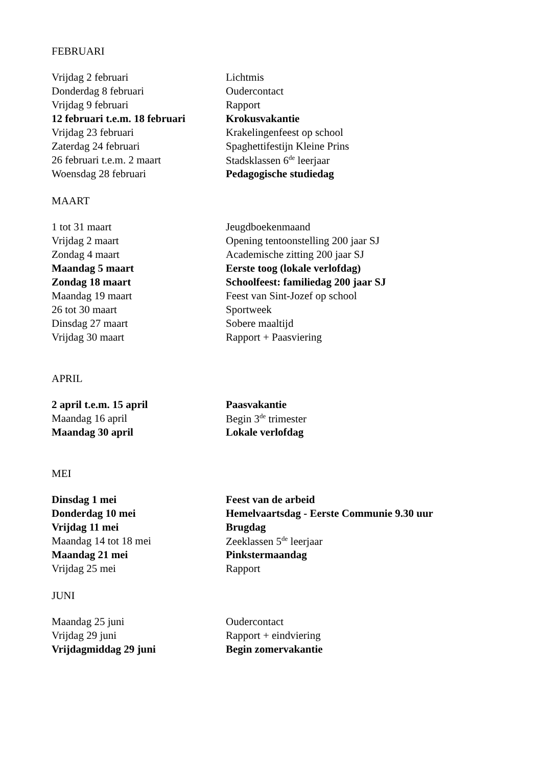FEBRUARI
| Vrijdag 2 februari | Lichtmis |
| Donderdag 8 februari | Oudercontact |
| Vrijdag 9 februari | Rapport |
| 12 februari t.e.m. 18 februari | Krokusvakantie |
| Vrijdag 23 februari | Krakelingenfeest op school |
| Zaterdag 24 februari | Spaghettifestijn Kleine Prins |
| 26 februari t.e.m. 2 maart | Stadsklassen 6<sup>de</sup> leerjaar |
| Woensdag 28 februari | Pedagogische studiedag |
MAART
| 1 tot 31 maart | Jeugdboekenmaand |
| Vrijdag 2 maart | Opening tentoonstelling 200 jaar SJ |
| Zondag 4 maart | Academische zitting 200 jaar SJ |
| Maandag 5 maart | Eerste toog (lokale verlofdag) |
| Zondag 18 maart | Schoolfeest: familiedag 200 jaar SJ |
| Maandag 19 maart | Feest van Sint-Jozef op school |
| 26 tot 30 maart | Sportweek |
| Dinsdag 27 maart | Sobere maaltijd |
| Vrijdag 30 maart | Rapport + Paasviering |
APRIL
| 2 april t.e.m. 15 april | Paasvakantie |
| Maandag 16 april | Begin 3<sup>de</sup> trimester |
| Maandag 30 april | Lokale verlofdag |
MEI
| Dinsdag 1 mei | Feest van de arbeid |
| Donderdag 10 mei | Hemelvaartsdag - Eerste Communie 9.30 uur |
| Vrijdag 11 mei | Brugdag |
| Maandag 14 tot 18 mei | Zeeklassen 5<sup>de</sup> leerjaar |
| Maandag 21 mei | Pinkstermaandag |
| Vrijdag 25 mei | Rapport |
JUNI
| Maandag 25 juni | Oudercontact |
| Vrijdag 29 juni | Rapport + eindviering |
| Vrijdagmiddag 29 juni | Begin zomervakantie |